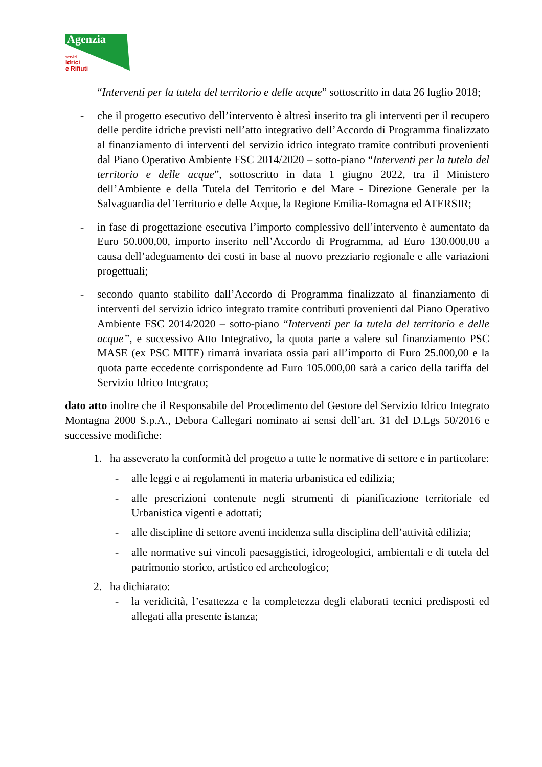Agenzia
servizi
Idrici
e Rifiuti
“Interventi per la tutela del territorio e delle acque” sottoscritto in data 26 luglio 2018;
- che il progetto esecutivo dell’intervento è altresì inserito tra gli interventi per il recupero delle perdite idriche previsti nell’atto integrativo dell’Accordo di Programma finalizzato al finanziamento di interventi del servizio idrico integrato tramite contributi provenienti dal Piano Operativo Ambiente FSC 2014/2020 – sotto-piano “Interventi per la tutela del territorio e delle acque”, sottoscritto in data 1 giugno 2022, tra il Ministero dell’Ambiente e della Tutela del Territorio e del Mare - Direzione Generale per la Salvaguardia del Territorio e delle Acque, la Regione Emilia-Romagna ed ATERSIR;
- in fase di progettazione esecutiva l’importo complessivo dell’intervento è aumentato da Euro 50.000,00, importo inserito nell’Accordo di Programma, ad Euro 130.000,00 a causa dell’adeguamento dei costi in base al nuovo prezziario regionale e alle variazioni progettuali;
- secondo quanto stabilito dall’Accordo di Programma finalizzato al finanziamento di interventi del servizio idrico integrato tramite contributi provenienti dal Piano Operativo Ambiente FSC 2014/2020 – sotto-piano “Interventi per la tutela del territorio e delle acque”, e successivo Atto Integrativo, la quota parte a valere sul finanziamento PSC MASE (ex PSC MITE) rimarrà invariata ossia pari all’importo di Euro 25.000,00 e la quota parte eccedente corrispondente ad Euro 105.000,00 sarà a carico della tariffa del Servizio Idrico Integrato;
dato atto inoltre che il Responsabile del Procedimento del Gestore del Servizio Idrico Integrato Montagna 2000 S.p.A., Debora Callegari nominato ai sensi dell’art. 31 del D.Lgs 50/2016 e successive modifiche:
1. ha asseverato la conformità del progetto a tutte le normative di settore e in particolare:
- alle leggi e ai regolamenti in materia urbanistica ed edilizia;
- alle prescrizioni contenute negli strumenti di pianificazione territoriale ed Urbanistica vigenti e adottati;
- alle discipline di settore aventi incidenza sulla disciplina dell’attività edilizia;
- alle normative sui vincoli paesaggistici, idrogeologici, ambientali e di tutela del patrimonio storico, artistico ed archeologico;
2. ha dichiarato:
- la veridicità, l’esattezza e la completezza degli elaborati tecnici predisposti ed allegati alla presente istanza;